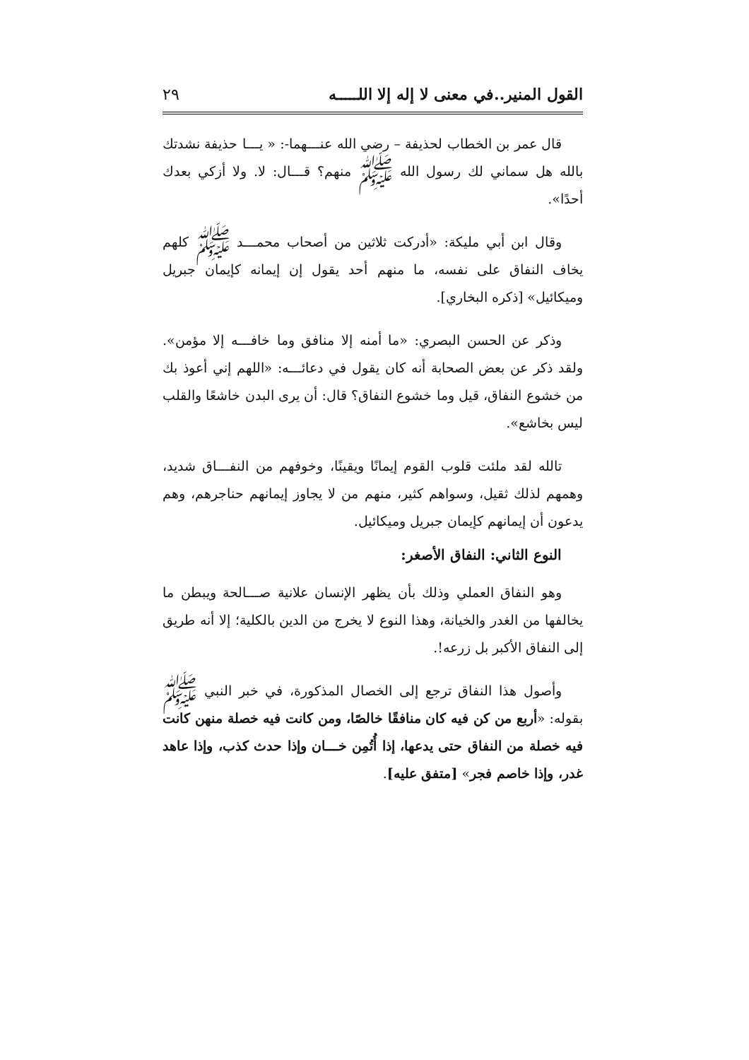القول المنير..في معنى لا إله إلا اللـــــه ٢٩
قال عمر بن الخطاب لحذيفة – رضي الله عنـــهما-: « يـــا حذيفة نشدتك بالله هل سماني لك رسول الله ﷺ منهم؟ قـــال: لا. ولا أزكي بعدك أحدًا».
وقال ابن أبي مليكة: «أدركت ثلاثين من أصحاب محمـــد ﷺ كلهم يخاف النفاق على نفسه، ما منهم أحد يقول إن إيمانه كإيمان جبريل وميكائيل» [ذكره البخاري].
وذكر عن الحسن البصري: «ما أمنه إلا منافق وما خافـــه إلا مؤمن». ولقد ذكر عن بعض الصحابة أنه كان يقول في دعائـــه: «اللهم إني أعوذ بك من خشوع النفاق، قيل وما خشوع النفاق؟ قال: أن يرى البدن خاشعًا والقلب ليس بخاشع».
تالله لقد ملئت قلوب القوم إيمانًا ويقينًا، وخوفهم من النفـــاق شديد، وهمهم لذلك ثقيل، وسواهم كثير، منهم من لا يجاوز إيمانهم حناجرهم، وهم يدعون أن إيمانهم كإيمان جبريل وميكائيل.
النوع الثاني: النفاق الأصغر:
وهو النفاق العملي وذلك بأن يظهر الإنسان علانية صـــالحة ويبطن ما يخالفها من الغدر والخيانة، وهذا النوع لا يخرج من الدين بالكلية؛ إلا أنه طريق إلى النفاق الأكبر بل زرعه!.
وأصول هذا النفاق ترجع إلى الخصال المذكورة، في خبر النبي ﷺ بقوله: «أربع من كن فيه كان منافقًا خالصًا، ومن كانت فيه خصلة منهن كانت فيه خصلة من النفاق حتى يدعها، إذا أُتُمِن خـــان وإذا حدث كذب، وإذا عاهد غدر، وإذا خاصم فجر» [متفق عليه].